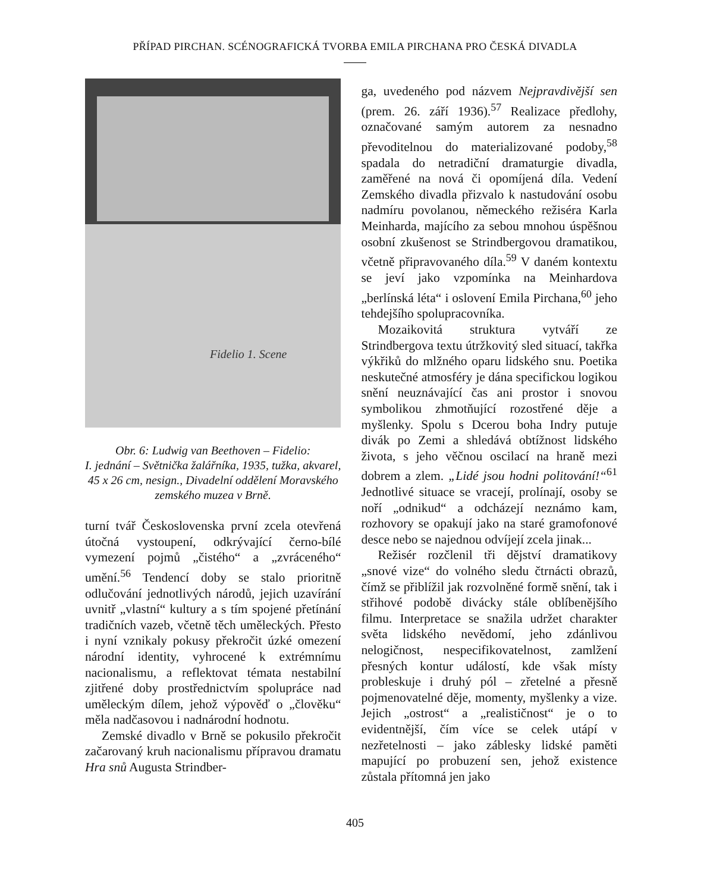PŘÍPAD PIRCHAN. SCÉNOGRAFICKÁ TVORBA EMILA PIRCHANA PRO ČESKÁ DIVADLA
Fidelio 1. Scene
Obr. 6: Ludwig van Beethoven – Fidelio:
I. jednání – Světnička žalářníka, 1935, tužka, akvarel, 45 x 26 cm, nesign., Divadelní oddělení Moravského zemského muzea v Brně.
turní tvář Československa první zcela otevřená útočná vystoupení, odkrývající černo-bílé vymezení pojmů „čistého“ a „zvráceného“ umění.<sup>56</sup> Tendencí doby se stalo prioritně odlučování jednotlivých národů, jejich uzavírání uvnitř „vlastní“ kultury a s tím spojené přetínání tradičních vazeb, včetně těch uměleckých. Přesto i nyní vznikaly pokusy překročit úzké omezení národní identity, vyhrocené k extrémnímu nacionalismu, a reflektovat témata nestabilní zjitřené doby prostřednictvím spolupráce nad uměleckým dílem, jehož výpověď o „člověku“ měla nadčasovou i nadnárodní hodnotu.
Zemské divadlo v Brně se pokusilo překročit začarovaný kruh nacionalismu přípravou dramatu Hra snů Augusta Strindber-
ga, uvedeného pod názvem Nejpravdivější sen (prem. 26. září 1936).<sup>57</sup> Realizace předlohy, označované samým autorem za nesnadno převoditelnou do materializované podoby,<sup>58</sup> spadala do netradiční dramaturgie divadla, zaměřené na nová či opomíjená díla. Vedení Zemského divadla přizvalo k nastudování osobu nadmíru povolanou, německého režiséra Karla Meinharda, majícího za sebou mnohou úspěšnou osobní zkušenost se Strindbergovou dramatikou, včetně připravovaného díla.<sup>59</sup> V daném kontextu se jeví jako vzpomínka na Meinhardova „berlínská léta“ i oslovení Emila Pirchana,<sup>60</sup> jeho tehdejšího spolupracovníka.
Mozaikovitá struktura vytváří ze Strindbergova textu útržkovitý sled situací, takřka výkřiků do mlžného oparu lidského snu. Poetika neskutečné atmosféry je dána specifickou logikou snění neuznávající čas ani prostor i snovou symbolikou zhmotňující rozostřené děje a myšlenky. Spolu s Dcerou boha Indry putuje divák po Zemi a shledává obtížnost lidského života, s jeho věčnou oscilací na hraně mezi dobrem a zlem. „Lidé jsou hodni politování!“<sup>61</sup> Jednotlivé situace se vracejí, prolínají, osoby se noří „odnikud“ a odcházejí neznámo kam, rozhovory se opakují jako na staré gramofonové desce nebo se najednou odvíjejí zcela jinak...
Režisér rozčlenil tři dějství dramatikovy „snové vize“ do volného sledu čtrnácti obrazů, čímž se přiblížil jak rozvolněné formě snění, tak i střihové podobě divácky stále oblíbenějšího filmu. Interpretace se snažila udržet charakter světa lidského nevědomí, jeho zdánlivou nelogičnost, nespecifikovatelnost, zamlžení přesných kontur událostí, kde však místy probleskuje i druhý pól – zřetelné a přesně pojmenovatelné děje, momenty, myšlenky a vize. Jejich „ostrost“ a „realističnost“ je o to evidentnější, čím více se celek utápí v nezřetelnosti – jako záblesky lidské paměti mapující po probuzení sen, jehož existence zůstala přítomná jen jako
405